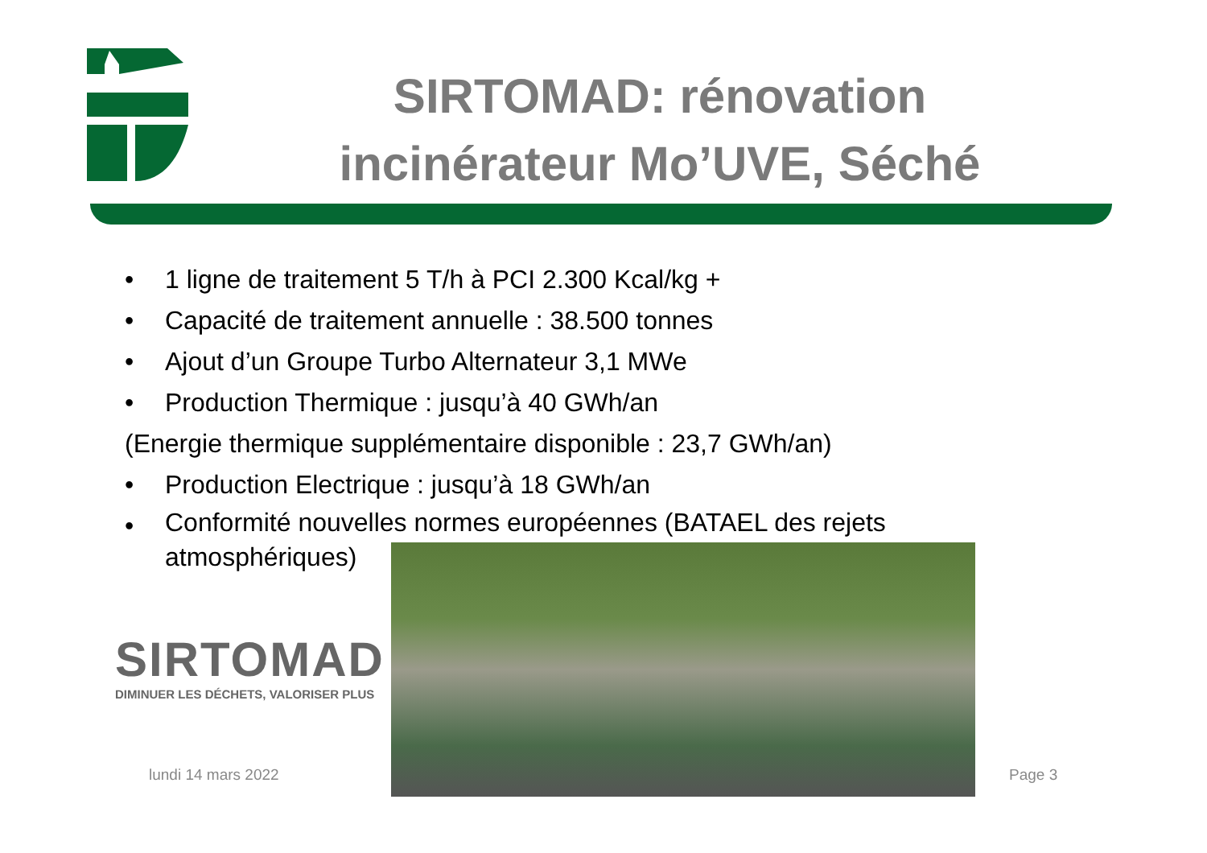SIRTOMAD: rénovation incinérateur Mo’UVE, Séché
• 1 ligne de traitement 5 T/h à PCI 2.300 Kcal/kg +
• Capacité de traitement annuelle : 38.500 tonnes
• Ajout d’un Groupe Turbo Alternateur 3,1 MWe
• Production Thermique : jusqu’à 40 GWh/an
(Energie thermique supplémentaire disponible : 23,7 GWh/an)
• Production Electrique : jusqu’à 18 GWh/an
• Conformité nouvelles normes européennes (BATAEL des rejets
atmosphériques)
SIRTOMAD
DIMINUER LES DÉCHETS, VALORISER PLUS
lundi 14 mars 2022 Page 3